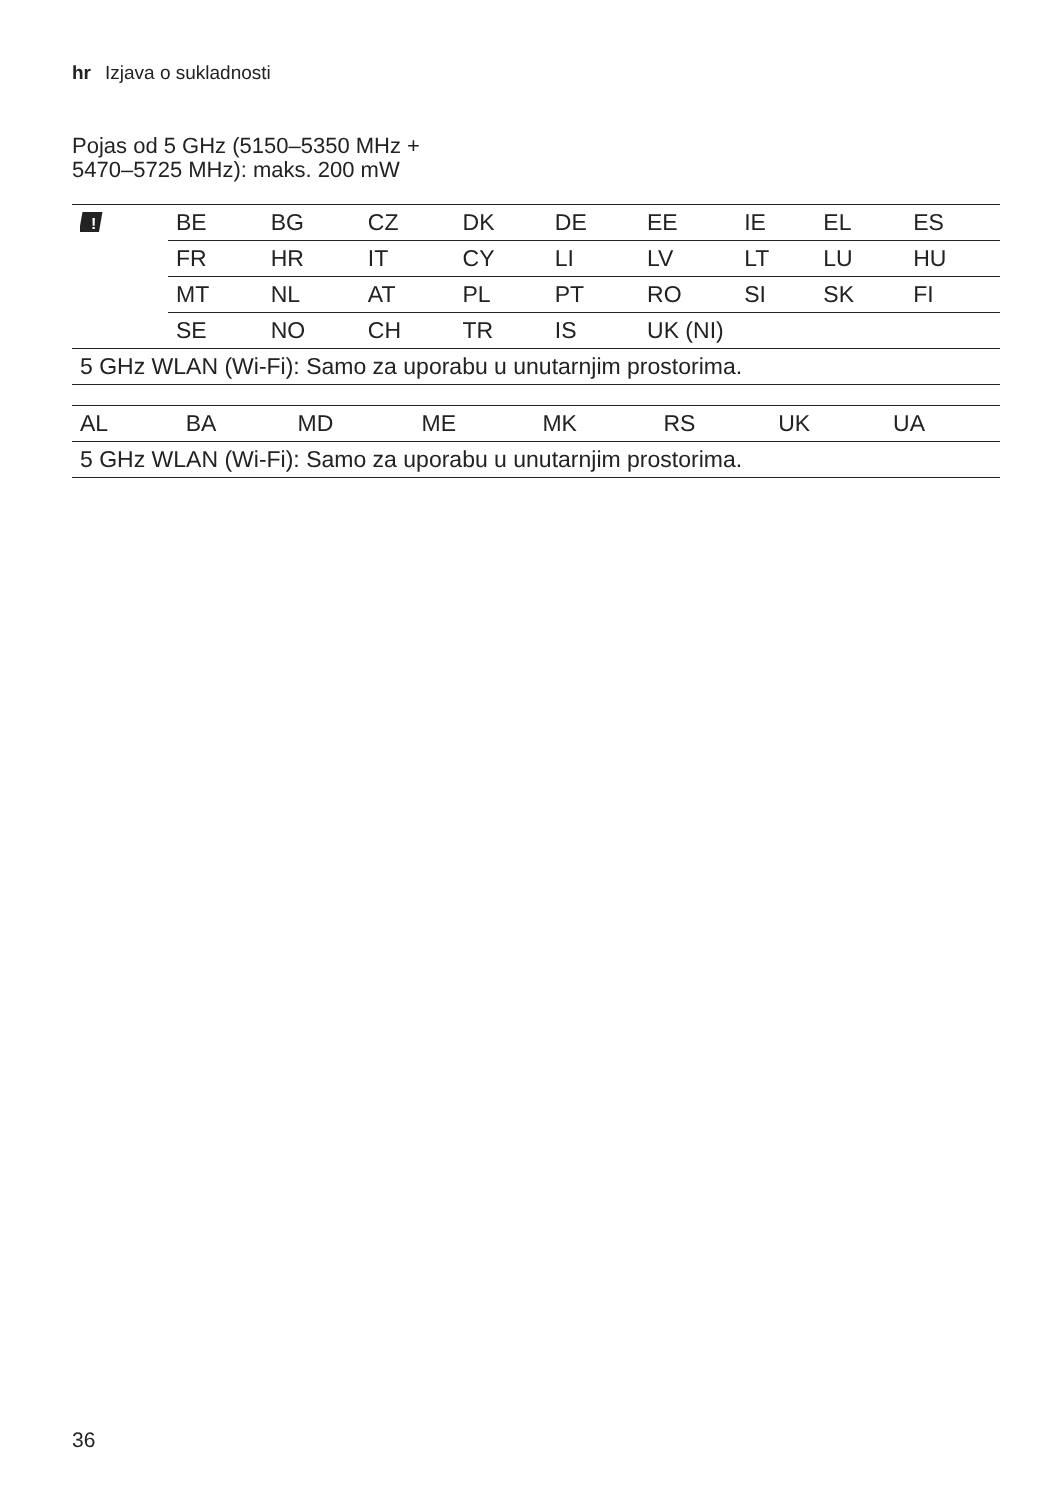hr Izjava o sukladnosti
Pojas od 5 GHz (5150–5350 MHz +
5470–5725 MHz): maks. 200 mW
| ! | BE | BG | CZ | DK | DE | EE | IE | EL | ES |
| | FR | HR | IT | CY | LI | LV | LT | LU | HU |
| | MT | NL | AT | PL | PT | RO | SI | SK | FI |
| | SE | NO | CH | TR | IS | UK (NI) | | | |
| 5 GHz WLAN (Wi-Fi): Samo za uporabu u unutarnjim prostorima. | | | | | | | | | |
| AL | BA | MD | ME | MK | RS | UK | UA |
| 5 GHz WLAN (Wi-Fi): Samo za uporabu u unutarnjim prostorima. | | | | | | | |
36